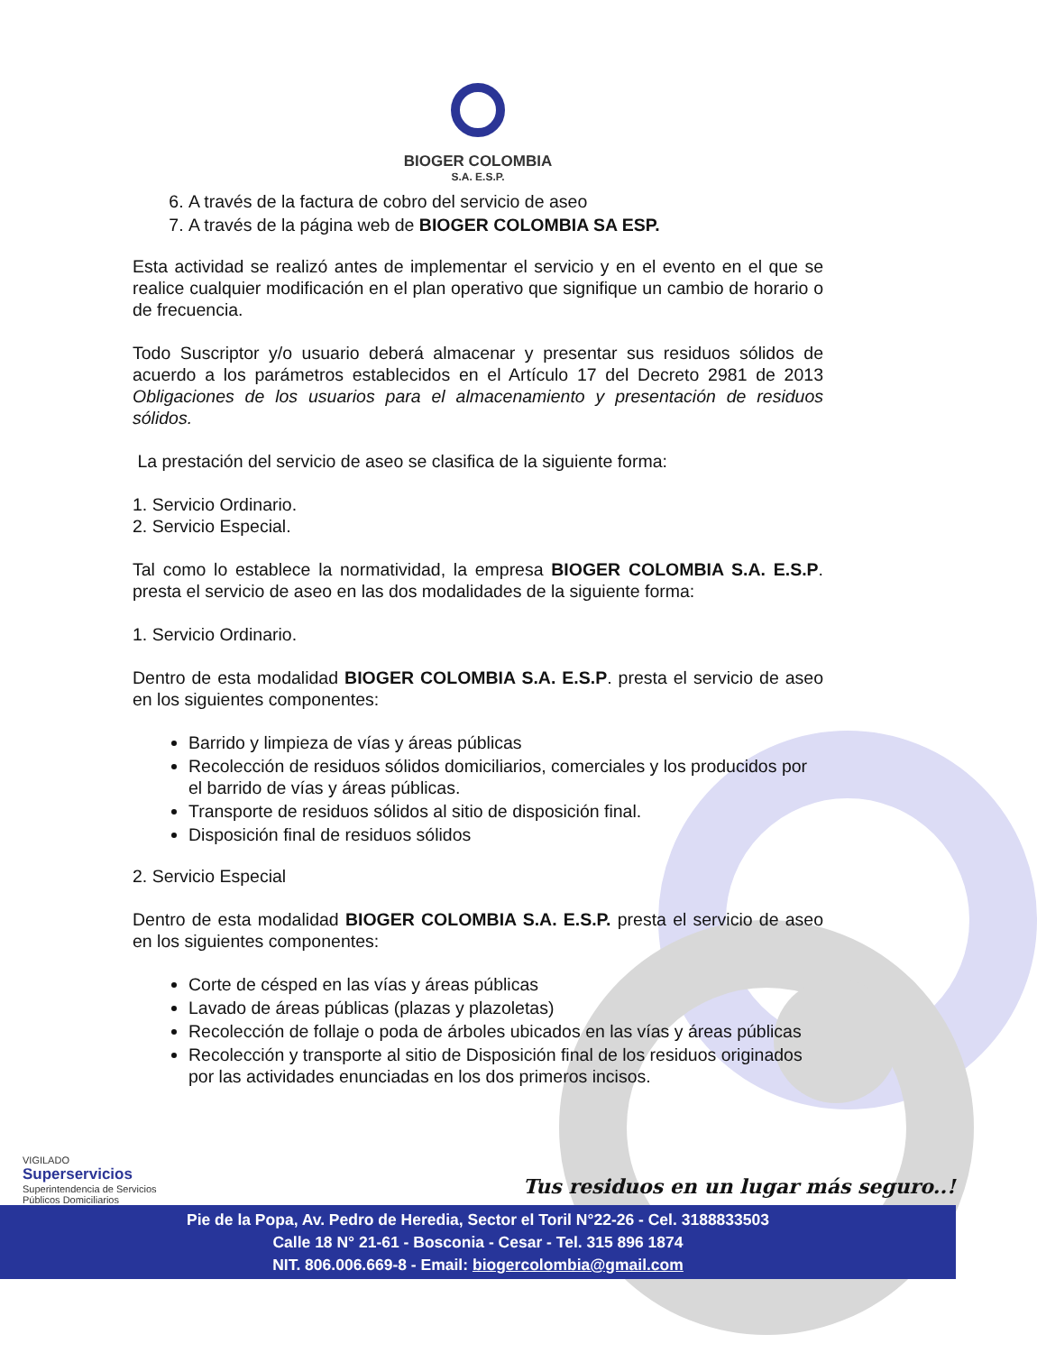BIOGER COLOMBIA
S.A. E.S.P.
6. A través de la factura de cobro del servicio de aseo
7. A través de la página web de BIOGER COLOMBIA SA ESP.
Esta actividad se realizó antes de implementar el servicio y en el evento en el que se realice cualquier modificación en el plan operativo que signifique un cambio de horario o de frecuencia.
Todo Suscriptor y/o usuario deberá almacenar y presentar sus residuos sólidos de acuerdo a los parámetros establecidos en el Artículo 17 del Decreto 2981 de 2013 Obligaciones de los usuarios para el almacenamiento y presentación de residuos sólidos.
La prestación del servicio de aseo se clasifica de la siguiente forma:
1. Servicio Ordinario.
2. Servicio Especial.
Tal como lo establece la normatividad, la empresa BIOGER COLOMBIA S.A. E.S.P. presta el servicio de aseo en las dos modalidades de la siguiente forma:
1. Servicio Ordinario.
Dentro de esta modalidad BIOGER COLOMBIA S.A. E.S.P. presta el servicio de aseo en los siguientes componentes:
Barrido y limpieza de vías y áreas públicas
Recolección de residuos sólidos domiciliarios, comerciales y los producidos por el barrido de vías y áreas públicas.
Transporte de residuos sólidos al sitio de disposición final.
Disposición final de residuos sólidos
2. Servicio Especial
Dentro de esta modalidad BIOGER COLOMBIA S.A. E.S.P. presta el servicio de aseo en los siguientes componentes:
Corte de césped en las vías y áreas públicas
Lavado de áreas públicas (plazas y plazoletas)
Recolección de follaje o poda de árboles ubicados en las vías y áreas públicas
Recolección y transporte al sitio de Disposición final de los residuos originados por las actividades enunciadas en los dos primeros incisos.
VIGILADO
Superservicios
Superintendencia de Servicios
Públicos Domiciliarios
Tus residuos en un lugar más seguro..!
Pie de la Popa, Av. Pedro de Heredia, Sector el Toril N°22-26 - Cel. 3188833503
Calle 18 N° 21-61 - Bosconia - Cesar - Tel. 315 896 1874
NIT. 806.006.669-8 - Email: biogercolombia@gmail.com